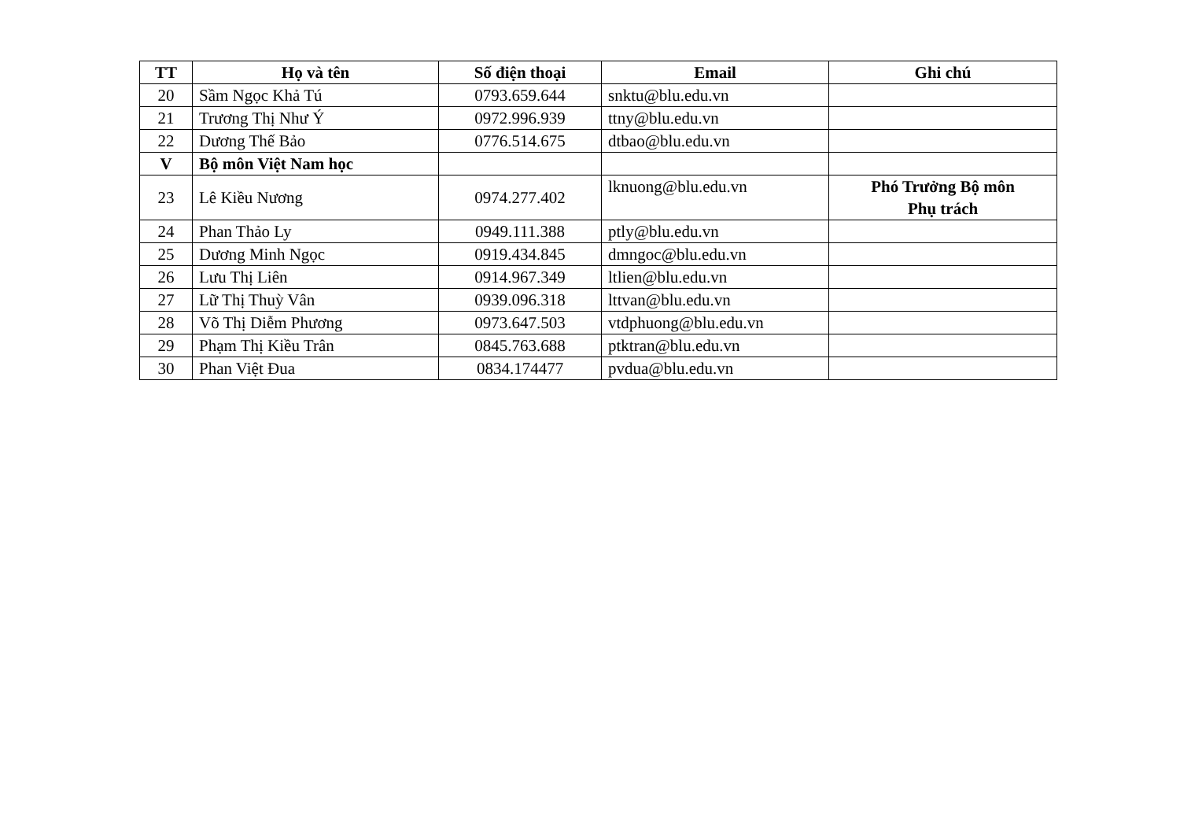| TT | Họ và tên | Số điện thoại | Email | Ghi chú |
| --- | --- | --- | --- | --- |
| 20 | Sầm Ngọc Khả Tú | 0793.659.644 | snktu@blu.edu.vn | |
| 21 | Trương Thị Như Ý | 0972.996.939 | ttny@blu.edu.vn | |
| 22 | Dương Thế Bảo | 0776.514.675 | dtbao@blu.edu.vn | |
| V | Bộ môn Việt Nam học | | | |
| 23 | Lê Kiều Nương | 0974.277.402 | lknuong@blu.edu.vn | Phó Trưởng Bộ môn Phụ trách |
| 24 | Phan Thảo Ly | 0949.111.388 | ptly@blu.edu.vn | |
| 25 | Dương Minh Ngọc | 0919.434.845 | dmngoc@blu.edu.vn | |
| 26 | Lưu Thị Liên | 0914.967.349 | ltlien@blu.edu.vn | |
| 27 | Lữ Thị Thuỳ Vân | 0939.096.318 | lttvan@blu.edu.vn | |
| 28 | Võ Thị Diễm Phương | 0973.647.503 | vtdphuong@blu.edu.vn | |
| 29 | Phạm Thị Kiều Trân | 0845.763.688 | ptktran@blu.edu.vn | |
| 30 | Phan Việt Đua | 0834.174477 | pvdua@blu.edu.vn | |